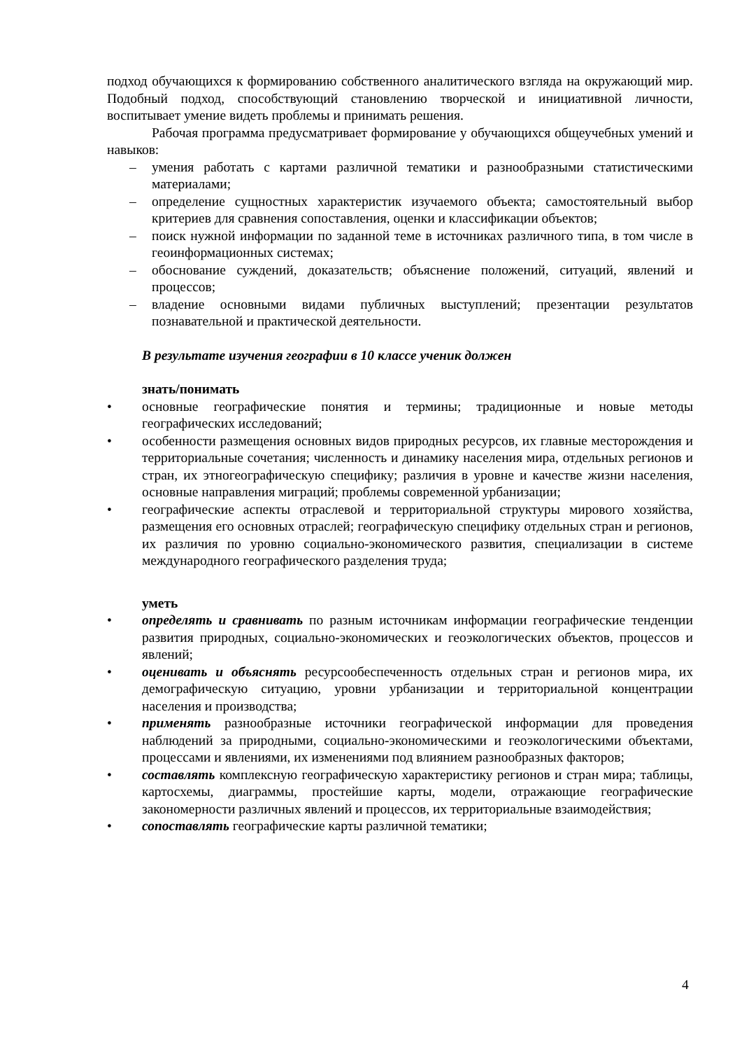подход обучающихся к формированию собственного аналитического взгляда на окружающий мир. Подобный подход, способствующий становлению творческой и инициативной личности, воспитывает умение видеть проблемы и принимать решения.
Рабочая программа предусматривает формирование у обучающихся общеучебных умений и навыков:
– умения работать с картами различной тематики и разнообразными статистическими материалами;
– определение сущностных характеристик изучаемого объекта; самостоятельный выбор критериев для сравнения сопоставления, оценки и классификации объектов;
– поиск нужной информации по заданной теме в источниках различного типа, в том числе в геоинформационных системах;
– обоснование суждений, доказательств; объяснение положений, ситуаций, явлений и процессов;
– владение основными видами публичных выступлений; презентации результатов познавательной и практической деятельности.
В результате изучения географии в 10 классе ученик должен
знать/понимать
• основные географические понятия и термины; традиционные и новые методы географических исследований;
• особенности размещения основных видов природных ресурсов, их главные месторождения и территориальные сочетания; численность и динамику населения мира, отдельных регионов и стран, их этногеографическую специфику; различия в уровне и качестве жизни населения, основные направления миграций; проблемы современной урбанизации;
• географические аспекты отраслевой и территориальной структуры мирового хозяйства, размещения его основных отраслей; географическую специфику отдельных стран и регионов, их различия по уровню социально-экономического развития, специализации в системе международного географического разделения труда;
уметь
• определять и сравнивать по разным источникам информации географические тенденции развития природных, социально-экономических и геоэкологических объектов, процессов и явлений;
• оценивать и объяснять ресурсообеспеченность отдельных стран и регионов мира, их демографическую ситуацию, уровни урбанизации и территориальной концентрации населения и производства;
• применять разнообразные источники географической информации для проведения наблюдений за природными, социально-экономическими и геоэкологическими объектами, процессами и явлениями, их изменениями под влиянием разнообразных факторов;
• составлять комплексную географическую характеристику регионов и стран мира; таблицы, картосхемы, диаграммы, простейшие карты, модели, отражающие географические закономерности различных явлений и процессов, их территориальные взаимодействия;
• сопоставлять географические карты различной тематики;
4